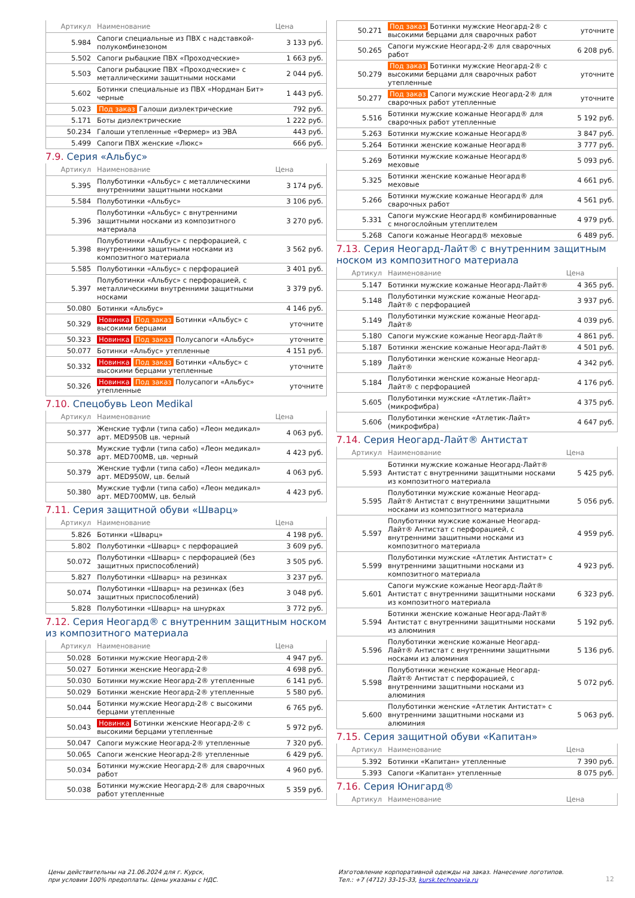| Артикул | Наименование | Цена |
| --- | --- | --- |
| 5.984 | Сапоги специальные из ПВХ с надставкой-полукомбинезоном | 3 133 руб. |
| 5.502 | Сапоги рыбацкие ПВХ «Проходческие» | 1 663 руб. |
| 5.503 | Сапоги рыбацкие ПВХ «Проходческие» с металлическими защитными носками | 2 044 руб. |
| 5.602 | Ботинки специальные из ПВХ «Нордман Бит» черные | 1 443 руб. |
| 5.023 | Под заказ Галоши диэлектрические | 792 руб. |
| 5.171 | Боты диэлектрические | 1 222 руб. |
| 50.234 | Галоши утепленные «Фермер» из ЭВА | 443 руб. |
| 5.499 | Сапоги ПВХ женские «Люкс» | 666 руб. |
7.9. Серия «Альбус»
| Артикул | Наименование | Цена |
| --- | --- | --- |
| 5.395 | Полуботинки «Альбус» с металлическими внутренними защитными носками | 3 174 руб. |
| 5.584 | Полуботинки «Альбус» | 3 106 руб. |
| 5.396 | Полуботинки «Альбус» с внутренними защитными носками из композитного материала | 3 270 руб. |
| 5.398 | Полуботинки «Альбус» с перфорацией, с внутренними защитными носками из композитного материала | 3 562 руб. |
| 5.585 | Полуботинки «Альбус» с перфорацией | 3 401 руб. |
| 5.397 | Полуботинки «Альбус» с перфорацией, с металлическими внутренними защитными носками | 3 379 руб. |
| 50.080 | Ботинки «Альбус» | 4 146 руб. |
| 50.329 | Новинка Под заказ Ботинки «Альбус» с высокими берцами | уточните |
| 50.323 | Новинка Под заказ Полусапоги «Альбус» | уточните |
| 50.077 | Ботинки «Альбус» утепленные | 4 151 руб. |
| 50.332 | Новинка Под заказ Ботинки «Альбус» с высокими берцами утепленные | уточните |
| 50.326 | Новинка Под заказ Полусапоги «Альбус» утепленные | уточните |
7.10. Спецобувь Leon Medikal
| Артикул | Наименование | Цена |
| --- | --- | --- |
| 50.377 | Женские туфли (типа сабо) «Леон медикал» арт. MED950B цв. черный | 4 063 руб. |
| 50.378 | Мужские туфли (типа сабо) «Леон медикал» арт. MED700MB, цв. черный | 4 423 руб. |
| 50.379 | Женские туфли (типа сабо) «Леон медикал» арт. MED950W, цв. белый | 4 063 руб. |
| 50.380 | Мужские туфли (типа сабо) «Леон медикал» арт. MED700MW, цв. белый | 4 423 руб. |
7.11. Серия защитной обуви «Шварц»
| Артикул | Наименование | Цена |
| --- | --- | --- |
| 5.826 | Ботинки «Шварц» | 4 198 руб. |
| 5.802 | Полуботинки «Шварц» с перфорацией | 3 609 руб. |
| 50.072 | Полуботинки «Шварц» с перфорацией (без защитных приспособлений) | 3 505 руб. |
| 5.827 | Полуботинки «Шварц» на резинках | 3 237 руб. |
| 50.074 | Полуботинки «Шварц» на резинках (без защитных приспособлений) | 3 048 руб. |
| 5.828 | Полуботинки «Шварц» на шнурках | 3 772 руб. |
7.12. Серия Неогард® с внутренним защитным носком из композитного материала
| Артикул | Наименование | Цена |
| --- | --- | --- |
| 50.028 | Ботинки мужские Неогард-2® | 4 947 руб. |
| 50.027 | Ботинки женские Неогард-2® | 4 698 руб. |
| 50.030 | Ботинки мужские Неогард-2® утепленные | 6 141 руб. |
| 50.029 | Ботинки женские Неогард-2® утепленные | 5 580 руб. |
| 50.044 | Ботинки мужские Неогард-2® с высокими берцами утепленные | 6 765 руб. |
| 50.043 | Новинка Ботинки женские Неогард-2® с высокими берцами утепленные | 5 972 руб. |
| 50.047 | Сапоги мужские Неогард-2® утепленные | 7 320 руб. |
| 50.065 | Сапоги женские Неогард-2® утепленные | 6 429 руб. |
| 50.034 | Ботинки мужские Неогард-2® для сварочных работ | 4 960 руб. |
| 50.038 | Ботинки мужские Неогард-2® для сварочных работ утепленные | 5 359 руб. |
| 50.271 | Под заказ Ботинки мужские Неогард-2® с высокими берцами для сварочных работ | уточните |
| 50.265 | Сапоги мужские Неогард-2® для сварочных работ | 6 208 руб. |
| 50.279 | Под заказ Ботинки мужские Неогард-2® с высокими берцами для сварочных работ утепленные | уточните |
| 50.277 | Под заказ Сапоги мужские Неогард-2® для сварочных работ утепленные | уточните |
| 5.516 | Ботинки мужские кожаные Неогард® для сварочных работ утепленные | 5 192 руб. |
| 5.263 | Ботинки мужские кожаные Неогард® | 3 847 руб. |
| 5.264 | Ботинки женские кожаные Неогард® | 3 777 руб. |
| 5.269 | Ботинки мужские кожаные Неогард® меховые | 5 093 руб. |
| 5.325 | Ботинки женские кожаные Неогард® меховые | 4 661 руб. |
| 5.266 | Ботинки мужские кожаные Неогард® для сварочных работ | 4 561 руб. |
| 5.331 | Сапоги мужские Неогард® комбинированные с многослойным утеплителем | 4 979 руб. |
| 5.268 | Сапоги кожаные Неогард® меховые | 6 489 руб. |
7.13. Серия Неогард-Лайт® с внутренним защитным носком из композитного материала
| Артикул | Наименование | Цена |
| --- | --- | --- |
| 5.147 | Ботинки мужские кожаные Неогард-Лайт® | 4 365 руб. |
| 5.148 | Полуботинки мужские кожаные Неогард-Лайт® с перфорацией | 3 937 руб. |
| 5.149 | Полуботинки мужские кожаные Неогард-Лайт® | 4 039 руб. |
| 5.180 | Сапоги мужские кожаные Неогард-Лайт® | 4 861 руб. |
| 5.187 | Ботинки женские кожаные Неогард-Лайт® | 4 501 руб. |
| 5.189 | Полуботинки женские кожаные Неогард-Лайт® | 4 342 руб. |
| 5.184 | Полуботинки женские кожаные Неогард-Лайт® с перфорацией | 4 176 руб. |
| 5.605 | Полуботинки мужские «Атлетик-Лайт» (микрофибра) | 4 375 руб. |
| 5.606 | Полуботинки женские «Атлетик-Лайт» (микрофибра) | 4 647 руб. |
7.14. Серия Неогард-Лайт® Антистат
| Артикул | Наименование | Цена |
| --- | --- | --- |
| 5.593 | Ботинки мужские кожаные Неогард-Лайт® Антистат с внутренними защитными носками из композитного материала | 5 425 руб. |
| 5.595 | Полуботинки мужские кожаные Неогард-Лайт® Антистат с внутренними защитными носками из композитного материала | 5 056 руб. |
| 5.597 | Полуботинки мужские кожаные Неогард-Лайт® Антистат с перфорацией, с внутренними защитными носками из композитного материала | 4 959 руб. |
| 5.599 | Полуботинки мужские «Атлетик Антистат» с внутренними защитными носками из композитного материала | 4 923 руб. |
| 5.601 | Сапоги мужские кожаные Неогард-Лайт® Антистат с внутренними защитными носками из композитного материала | 6 323 руб. |
| 5.594 | Ботинки женские кожаные Неогард-Лайт® Антистат с внутренними защитными носками из алюминия | 5 192 руб. |
| 5.596 | Полуботинки женские кожаные Неогард-Лайт® Антистат с внутренними защитными носками из алюминия | 5 136 руб. |
| 5.598 | Полуботинки женские кожаные Неогард-Лайт® Антистат с перфорацией, с внутренними защитными носками из алюминия | 5 072 руб. |
| 5.600 | Полуботинки женские «Атлетик Антистат» с внутренними защитными носками из алюминия | 5 063 руб. |
7.15. Серия защитной обуви «Капитан»
| Артикул | Наименование | Цена |
| --- | --- | --- |
| 5.392 | Ботинки «Капитан» утепленные | 7 390 руб. |
| 5.393 | Сапоги «Капитан» утепленные | 8 075 руб. |
7.16. Серия Юнигард®
| Артикул | Наименование | Цена |
| --- | --- | --- |
Цены действительны на 21.06.2024 для г. Курск,
при условии 100% предоплаты. Цены указаны с НДС.
Изготовление корпоративной одежды на заказ. Нанесение логотипов.
Тел.: +7 (4712) 33-15-33, kursk.technoavia.ru
12